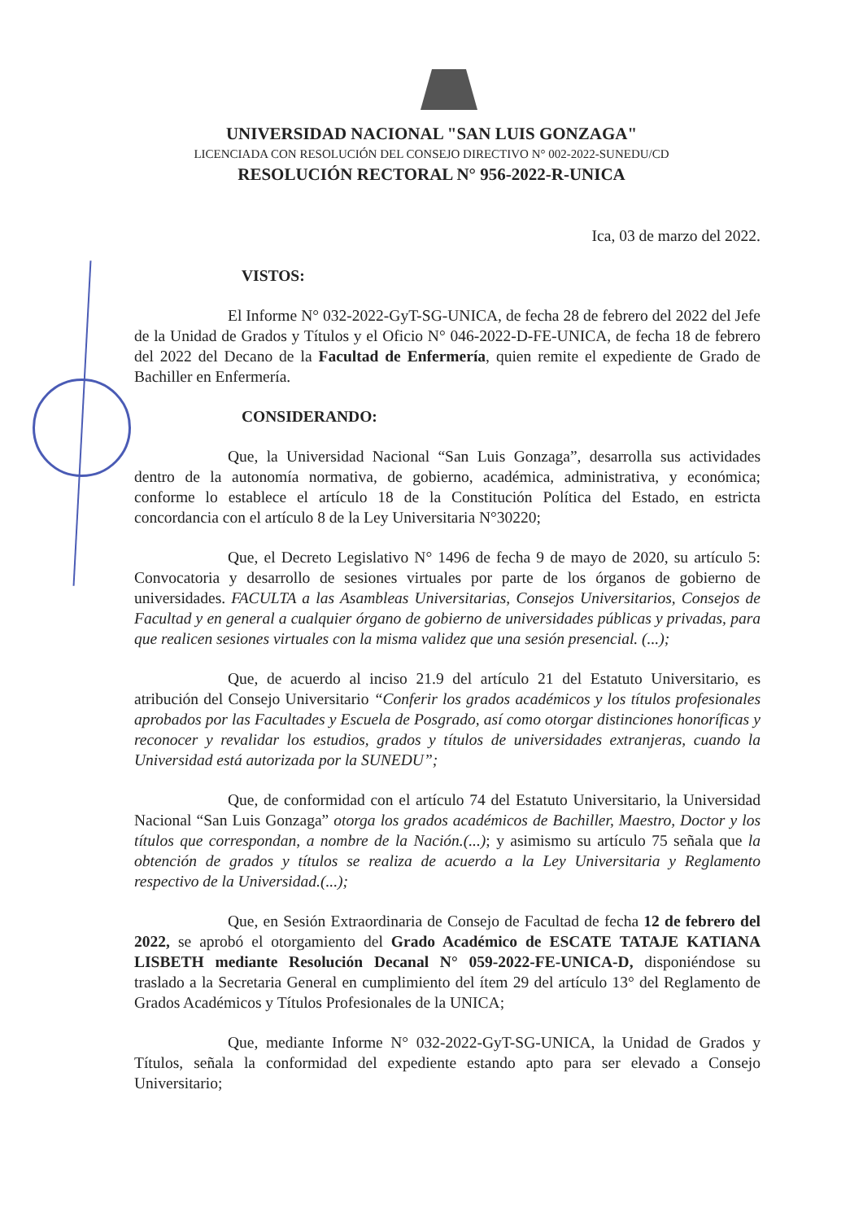UNIVERSIDAD NACIONAL "SAN LUIS GONZAGA"
LICENCIADA CON RESOLUCIÓN DEL CONSEJO DIRECTIVO N° 002-2022-SUNEDU/CD
RESOLUCIÓN RECTORAL N° 956-2022-R-UNICA
Ica, 03 de marzo del 2022.
VISTOS:
El Informe N° 032-2022-GyT-SG-UNICA, de fecha 28 de febrero del 2022 del Jefe de la Unidad de Grados y Títulos y el Oficio N° 046-2022-D-FE-UNICA, de fecha 18 de febrero del 2022 del Decano de la Facultad de Enfermería, quien remite el expediente de Grado de Bachiller en Enfermería.
CONSIDERANDO:
Que, la Universidad Nacional “San Luis Gonzaga”, desarrolla sus actividades dentro de la autonomía normativa, de gobierno, académica, administrativa, y económica; conforme lo establece el artículo 18 de la Constitución Política del Estado, en estricta concordancia con el artículo 8 de la Ley Universitaria N°30220;
Que, el Decreto Legislativo N° 1496 de fecha 9 de mayo de 2020, su artículo 5: Convocatoria y desarrollo de sesiones virtuales por parte de los órganos de gobierno de universidades. FACULTA a las Asambleas Universitarias, Consejos Universitarios, Consejos de Facultad y en general a cualquier órgano de gobierno de universidades públicas y privadas, para que realicen sesiones virtuales con la misma validez que una sesión presencial. (...);
Que, de acuerdo al inciso 21.9 del artículo 21 del Estatuto Universitario, es atribución del Consejo Universitario “Conferir los grados académicos y los títulos profesionales aprobados por las Facultades y Escuela de Posgrado, así como otorgar distinciones honoríficas y reconocer y revalidar los estudios, grados y títulos de universidades extranjeras, cuando la Universidad está autorizada por la SUNEDU”;
Que, de conformidad con el artículo 74 del Estatuto Universitario, la Universidad Nacional “San Luis Gonzaga” otorga los grados académicos de Bachiller, Maestro, Doctor y los títulos que correspondan, a nombre de la Nación.(...); y asimismo su artículo 75 señala que la obtención de grados y títulos se realiza de acuerdo a la Ley Universitaria y Reglamento respectivo de la Universidad.(...);
Que, en Sesión Extraordinaria de Consejo de Facultad de fecha 12 de febrero del 2022, se aprobó el otorgamiento del Grado Académico de ESCATE TATAJE KATIANA LISBETH mediante Resolución Decanal N° 059-2022-FE-UNICA-D, disponiéndose su traslado a la Secretaria General en cumplimiento del ítem 29 del artículo 13° del Reglamento de Grados Académicos y Títulos Profesionales de la UNICA;
Que, mediante Informe N° 032-2022-GyT-SG-UNICA, la Unidad de Grados y Títulos, señala la conformidad del expediente estando apto para ser elevado a Consejo Universitario;